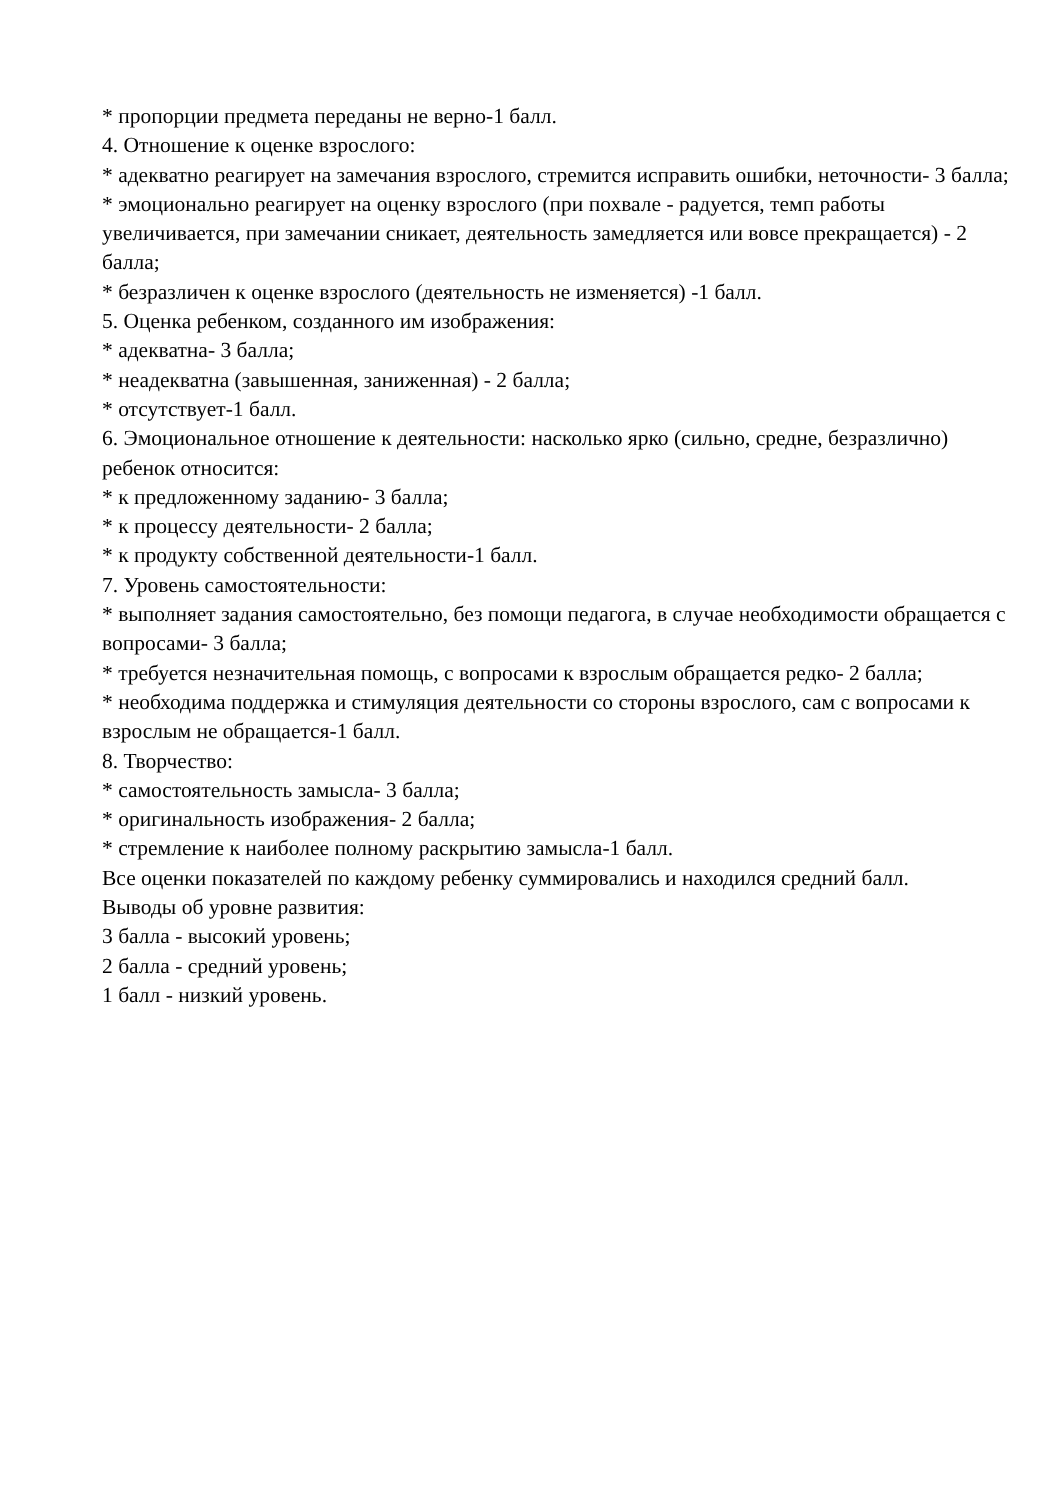* пропорции предмета переданы не верно-1 балл.
4. Отношение к оценке взрослого:
* адекватно реагирует на замечания взрослого, стремится исправить ошибки, неточности- 3 балла;
* эмоционально реагирует на оценку взрослого (при похвале - радуется, темп работы увеличивается, при замечании сникает, деятельность замедляется или вовсе прекращается) - 2 балла;
* безразличен к оценке взрослого (деятельность не изменяется) -1 балл.
5. Оценка ребенком, созданного им изображения:
* адекватна- 3 балла;
* неадекватна (завышенная, заниженная) - 2 балла;
* отсутствует-1 балл.
6. Эмоциональное отношение к деятельности: насколько ярко (сильно, средне, безразлично) ребенок относится:
* к предложенному заданию- 3 балла;
* к процессу деятельности- 2 балла;
* к продукту собственной деятельности-1 балл.
7. Уровень самостоятельности:
* выполняет задания самостоятельно, без помощи педагога, в случае необходимости обращается с вопросами- 3 балла;
* требуется незначительная помощь, с вопросами к взрослым обращается редко- 2 балла;
* необходима поддержка и стимуляция деятельности со стороны взрослого, сам с вопросами к взрослым не обращается-1 балл.
8. Творчество:
* самостоятельность замысла- 3 балла;
* оригинальность изображения- 2 балла;
* стремление к наиболее полному раскрытию замысла-1 балл.
Все оценки показателей по каждому ребенку суммировались и находился средний балл.
Выводы об уровне развития:
3 балла - высокий уровень;
2 балла - средний уровень;
1 балл - низкий уровень.